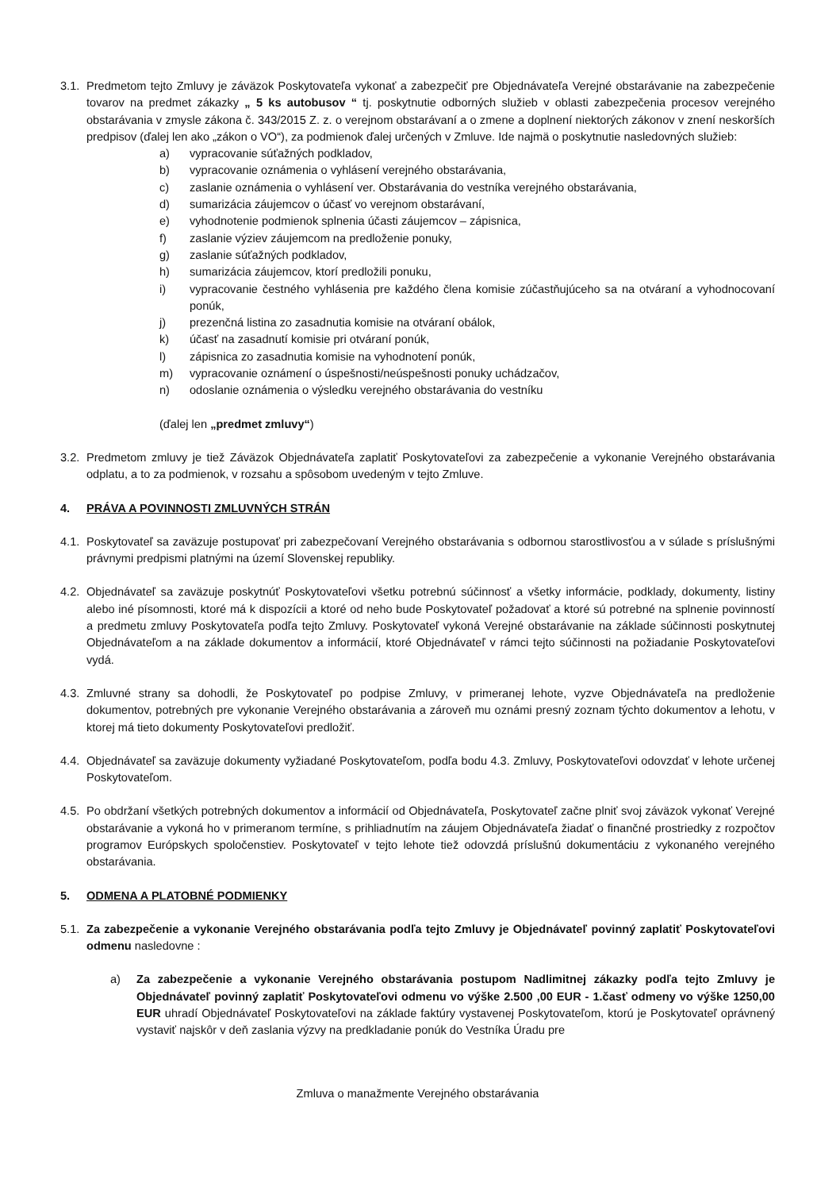3.1.
Predmetom tejto Zmluvy je záväzok Poskytovateľa vykonať a zabezpečiť pre Objednávateľa Verejné obstarávanie na zabezpečenie tovarov na predmet zákazky „ 5 ks autobusov “ tj. poskytnutie odborných služieb v oblasti zabezpečenia procesov verejného obstarávania v zmysle zákona č. 343/2015 Z. z. o verejnom obstarávaní a o zmene a doplnení niektorých zákonov v znení neskorších predpisov (ďalej len ako „zákon o VO“), za podmienok ďalej určených v Zmluve. Ide najmä o poskytnutie nasledovných služieb:
a) vypracovanie súťažných podkladov,
b) vypracovanie oznámenia o vyhlásení verejného obstarávania,
c) zaslanie oznámenia o vyhlásení ver. Obstarávania do vestníka verejného obstarávania,
d) sumarizácia záujemcov o účasť vo verejnom obstarávaní,
e) vyhodnotenie podmienok splnenia účasti záujemcov – zápisnica,
f) zaslanie výziev záujemcom na predloženie ponuky,
g) zaslanie súťažných podkladov,
h) sumarizácia záujemcov, ktorí predložili ponuku,
i) vypracovanie čestného vyhlásenia pre každého člena komisie zúčastňujúceho sa na otváraní a vyhodnocovaní ponúk,
j) prezenčná listina zo zasadnutia komisie na otváraní obálok,
k) účasť na zasadnutí komisie pri otváraní ponúk,
l) zápisnica zo zasadnutia komisie na vyhodnotení ponúk,
m) vypracovanie oznámení o úspešnosti/neúspešnosti ponuky uchádzačov,
n) odoslanie oznámenia o výsledku verejného obstarávania do vestníku
(ďalej len „predmet zmluvy“)
3.2.
Predmetom zmluvy je tiež Záväzok Objednávateľa zaplatiť Poskytovateľovi za zabezpečenie a vykonanie Verejného obstarávania odplatu, a to za podmienok, v rozsahu a spôsobom uvedeným v tejto Zmluve.
4. PRÁVA A POVINNOSTI ZMLUVNÝCH STRÁN
4.1.
Poskytovateľ sa zaväzuje postupovať pri zabezpečovaní Verejného obstarávania s odbornou starostlivosťou a v súlade s príslušnými právnymi predpismi platnými na území Slovenskej republiky.
4.2.
Objednávateľ sa zaväzuje poskytnúť Poskytovateľovi všetku potrebnú súčinnosť a všetky informácie, podklady, dokumenty, listiny alebo iné písomnosti, ktoré má k dispozícii a ktoré od neho bude Poskytovateľ požadovať a ktoré sú potrebné na splnenie povinností a predmetu zmluvy Poskytovateľa podľa tejto Zmluvy. Poskytovateľ vykoná Verejné obstarávanie na základe súčinnosti poskytnutej Objednávateľom a na základe dokumentov a informácií, ktoré Objednávateľ v rámci tejto súčinnosti na požiadanie Poskytovateľovi vydá.
4.3.
Zmluvné strany sa dohodli, že Poskytovateľ po podpise Zmluvy, v primeranej lehote, vyzve Objednávateľa na predloženie dokumentov, potrebných pre vykonanie Verejného obstarávania a zároveň mu oznámi presný zoznam týchto dokumentov a lehotu, v ktorej má tieto dokumenty Poskytovateľovi predložiť.
4.4.
Objednávateľ sa zaväzuje dokumenty vyžiadané Poskytovateľom, podľa bodu 4.3. Zmluvy, Poskytovateľovi odovzdať v lehote určenej Poskytovateľom.
4.5.
Po obdržaní všetkých potrebných dokumentov a informácií od Objednávateľa, Poskytovateľ začne plniť svoj záväzok vykonať Verejné obstarávanie a vykoná ho v primeranom termíne, s prihliadnutím na záujem Objednávateľa žiadať o finančné prostriedky z rozpočtov programov Európskych spoločenstiev. Poskytovateľ v tejto lehote tiež odovzdá príslušnú dokumentáciu z vykonaného verejného obstarávania.
5. ODMENA A PLATOBNÉ PODMIENKY
5.1.
Za zabezpečenie a vykonanie Verejného obstarávania podľa tejto Zmluvy je Objednávateľ povinný zaplatiť Poskytovateľovi odmenu nasledovne :
a) Za zabezpečenie a vykonanie Verejného obstarávania postupom Nadlimitnej zákazky podľa tejto Zmluvy je Objednávateľ povinný zaplatiť Poskytovateľovi odmenu vo výške 2.500 ,00 EUR - 1.časť odmeny vo výške 1250,00 EUR uhradí Objednávateľ Poskytovateľovi na základe faktúry vystavenej Poskytovateľom, ktorú je Poskytovateľ oprávnený vystaviť najskôr v deň zaslania výzvy na predkladanie ponúk do Vestníka Úradu pre
Zmluva o manažmente Verejného obstarávania